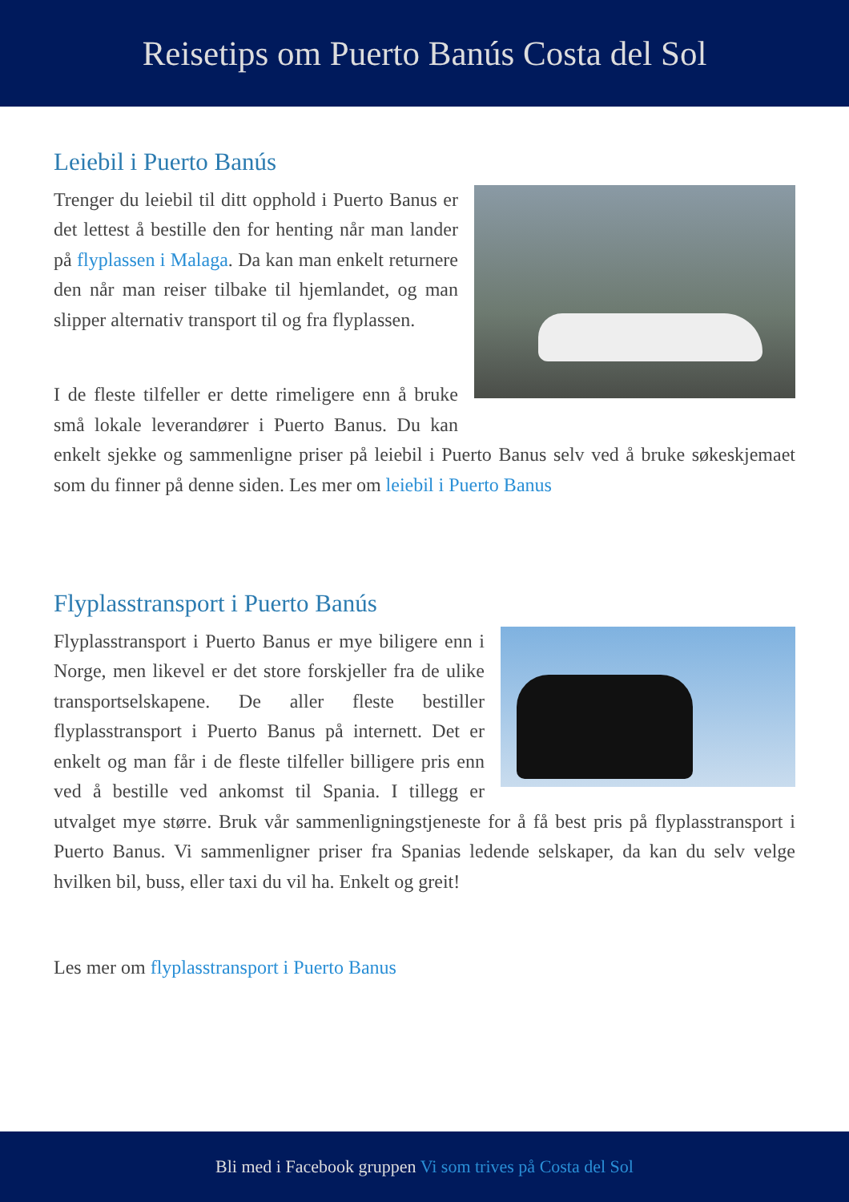Reisetips om Puerto Banús Costa del Sol
Leiebil i Puerto Banús
Trenger du leiebil til ditt opphold i Puerto Banus er det lettest å bestille den for henting når man lander på flyplassen i Malaga. Da kan man enkelt returnere den når man reiser tilbake til hjemlandet, og man slipper alternativ transport til og fra flyplassen.
I de fleste tilfeller er dette rimeligere enn å bruke små lokale leverandører i Puerto Banus. Du kan enkelt sjekke og sammenligne priser på leiebil i Puerto Banus selv ved å bruke søkeskjemaet som du finner på denne siden. Les mer om leiebil i Puerto Banus
Flyplasstransport i Puerto Banús
Flyplasstransport i Puerto Banus er mye biligere enn i Norge, men likevel er det store forskjeller fra de ulike transportselskapene. De aller fleste bestiller flyplasstransport i Puerto Banus på internett. Det er enkelt og man får i de fleste tilfeller billigere pris enn ved å bestille ved ankomst til Spania. I tillegg er utvalget mye større. Bruk vår sammenligningstjeneste for å få best pris på flyplasstransport i Puerto Banus. Vi sammenligner priser fra Spanias ledende selskaper, da kan du selv velge hvilken bil, buss, eller taxi du vil ha. Enkelt og greit!
Les mer om flyplasstransport i Puerto Banus
Bli med i Facebook gruppen Vi som trives på Costa del Sol